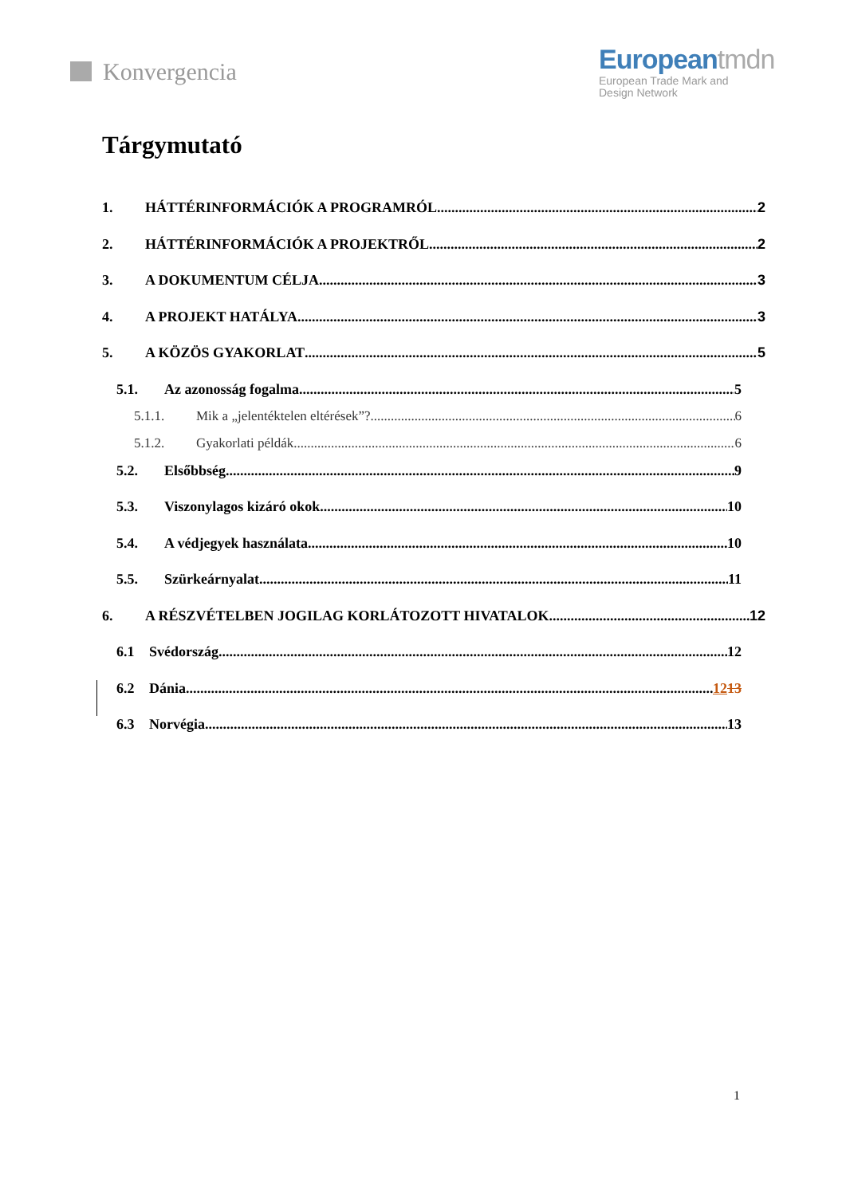Konvergencia Europeantmdn
European Trade Mark and
Design Network
Tárgymutató
1. HÁTTÉRINFORMÁCIÓK A PROGRAMRÓL 2
2. HÁTTÉRINFORMÁCIÓK A PROJEKTRŐL 2
3. A DOKUMENTUM CÉLJA 3
4. A PROJEKT HATÁLYA 3
5. A KÖZÖS GYAKORLAT 5
5.1. Az azonosság fogalma 5
5.1.1. Mik a „jelentéktelen eltérések”? 6
5.1.2. Gyakorlati példák 6
5.2. Elsőbbség 9
5.3. Viszonylagos kizáró okok 10
5.4. A védjegyek használata 10
5.5. Szürkeárnyalat 11
6. A RÉSZVÉTELBEN JOGILAG KORLÁTOZOTT HIVATALOK 12
6.1 Svédország 12
6.2 Dánia 1213
6.3 Norvégia 13
1